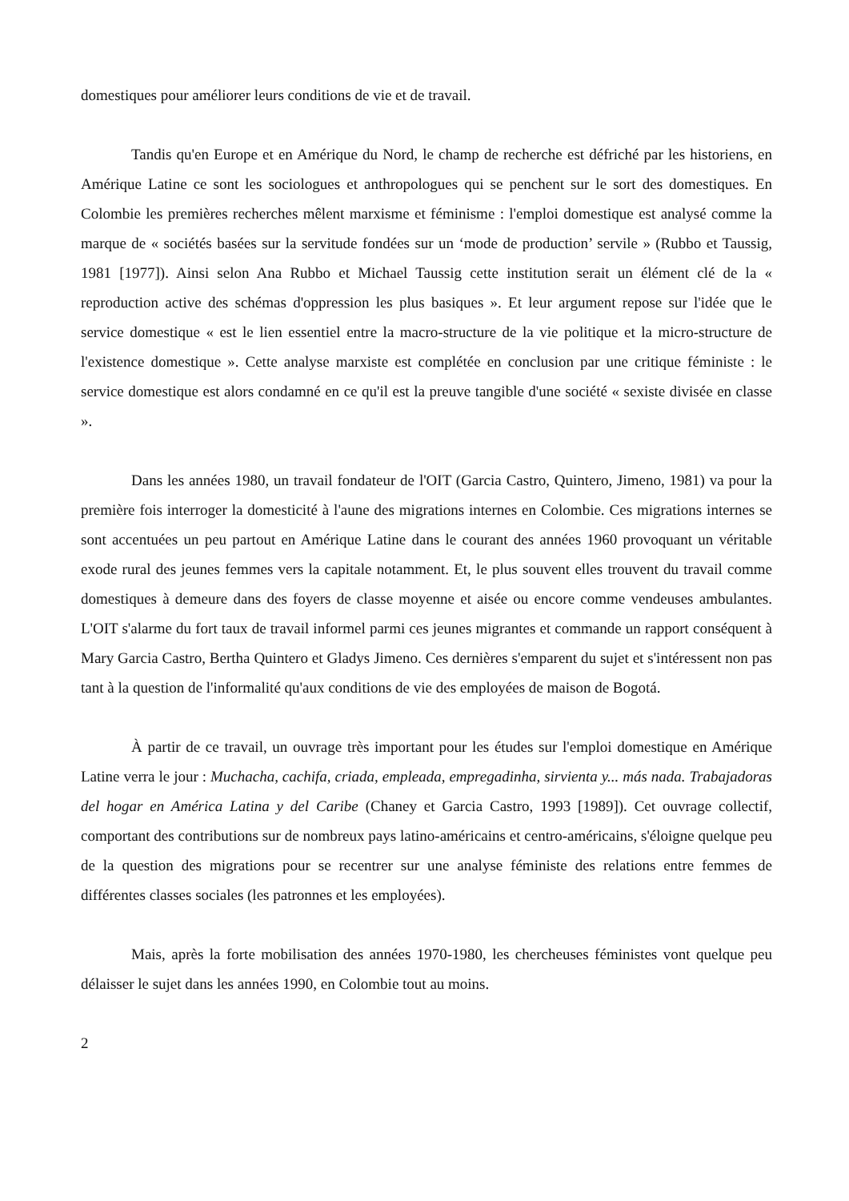domestiques pour améliorer leurs conditions de vie et de travail.
Tandis qu'en Europe et en Amérique du Nord, le champ de recherche est défriché par les historiens, en Amérique Latine ce sont les sociologues et anthropologues qui se penchent sur le sort des domestiques. En Colombie les premières recherches mêlent marxisme et féminisme : l'emploi domestique est analysé comme la marque de « sociétés basées sur la servitude fondées sur un ‘mode de production’ servile » (Rubbo et Taussig, 1981 [1977]). Ainsi selon Ana Rubbo et Michael Taussig cette institution serait un élément clé de la « reproduction active des schémas d'oppression les plus basiques ». Et leur argument repose sur l'idée que le service domestique « est le lien essentiel entre la macro-structure de la vie politique et la micro-structure de l'existence domestique ». Cette analyse marxiste est complétée en conclusion par une critique féministe : le service domestique est alors condamné en ce qu'il est la preuve tangible d'une société « sexiste divisée en classe ».
Dans les années 1980, un travail fondateur de l'OIT (Garcia Castro, Quintero, Jimeno, 1981) va pour la première fois interroger la domesticité à l'aune des migrations internes en Colombie. Ces migrations internes se sont accentuées un peu partout en Amérique Latine dans le courant des années 1960 provoquant un véritable exode rural des jeunes femmes vers la capitale notamment. Et, le plus souvent elles trouvent du travail comme domestiques à demeure dans des foyers de classe moyenne et aisée ou encore comme vendeuses ambulantes. L'OIT s'alarme du fort taux de travail informel parmi ces jeunes migrantes et commande un rapport conséquent à Mary Garcia Castro, Bertha Quintero et Gladys Jimeno. Ces dernières s'emparent du sujet et s'intéressent non pas tant à la question de l'informalité qu'aux conditions de vie des employées de maison de Bogotá.
À partir de ce travail, un ouvrage très important pour les études sur l'emploi domestique en Amérique Latine verra le jour : Muchacha, cachifa, criada, empleada, empregadinha, sirvienta y... más nada. Trabajadoras del hogar en América Latina y del Caribe (Chaney et Garcia Castro, 1993 [1989]). Cet ouvrage collectif, comportant des contributions sur de nombreux pays latino-américains et centro-américains, s'éloigne quelque peu de la question des migrations pour se recentrer sur une analyse féministe des relations entre femmes de différentes classes sociales (les patronnes et les employées).
Mais, après la forte mobilisation des années 1970-1980, les chercheuses féministes vont quelque peu délaisser le sujet dans les années 1990, en Colombie tout au moins.
2